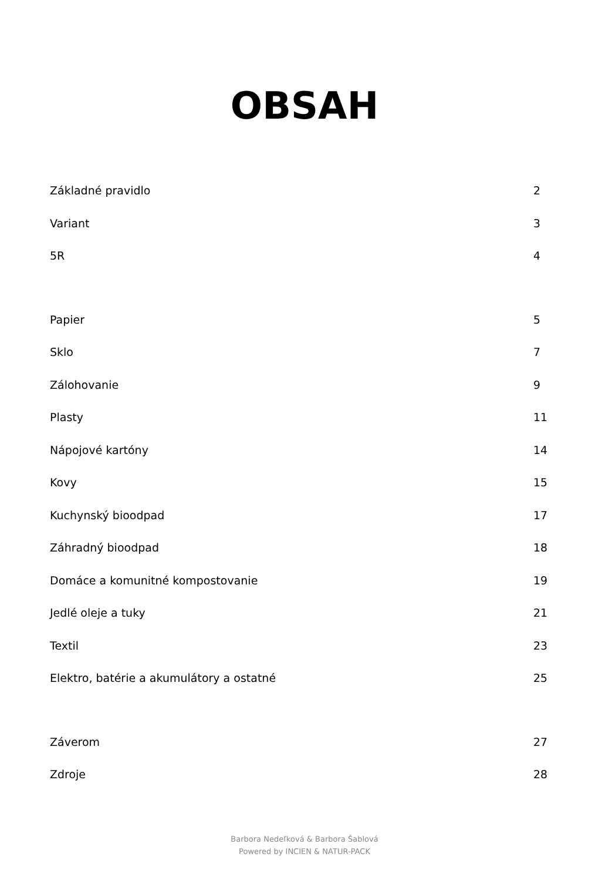OBSAH
Základné pravidlo 2
Variant 3
5R 4
Papier 5
Sklo 7
Zálohovanie 9
Plasty 11
Nápojové kartóny 14
Kovy 15
Kuchynský bioodpad 17
Záhradný bioodpad 18
Domáce a komunitné kompostovanie 19
Jedlé oleje a tuky 21
Textil 23
Elektro, batérie a akumulátory a ostatné 25
Záverom 27
Zdroje 28
Barbora Nedeľková & Barbora Šablová
Powered by INCIEN & NATUR-PACK